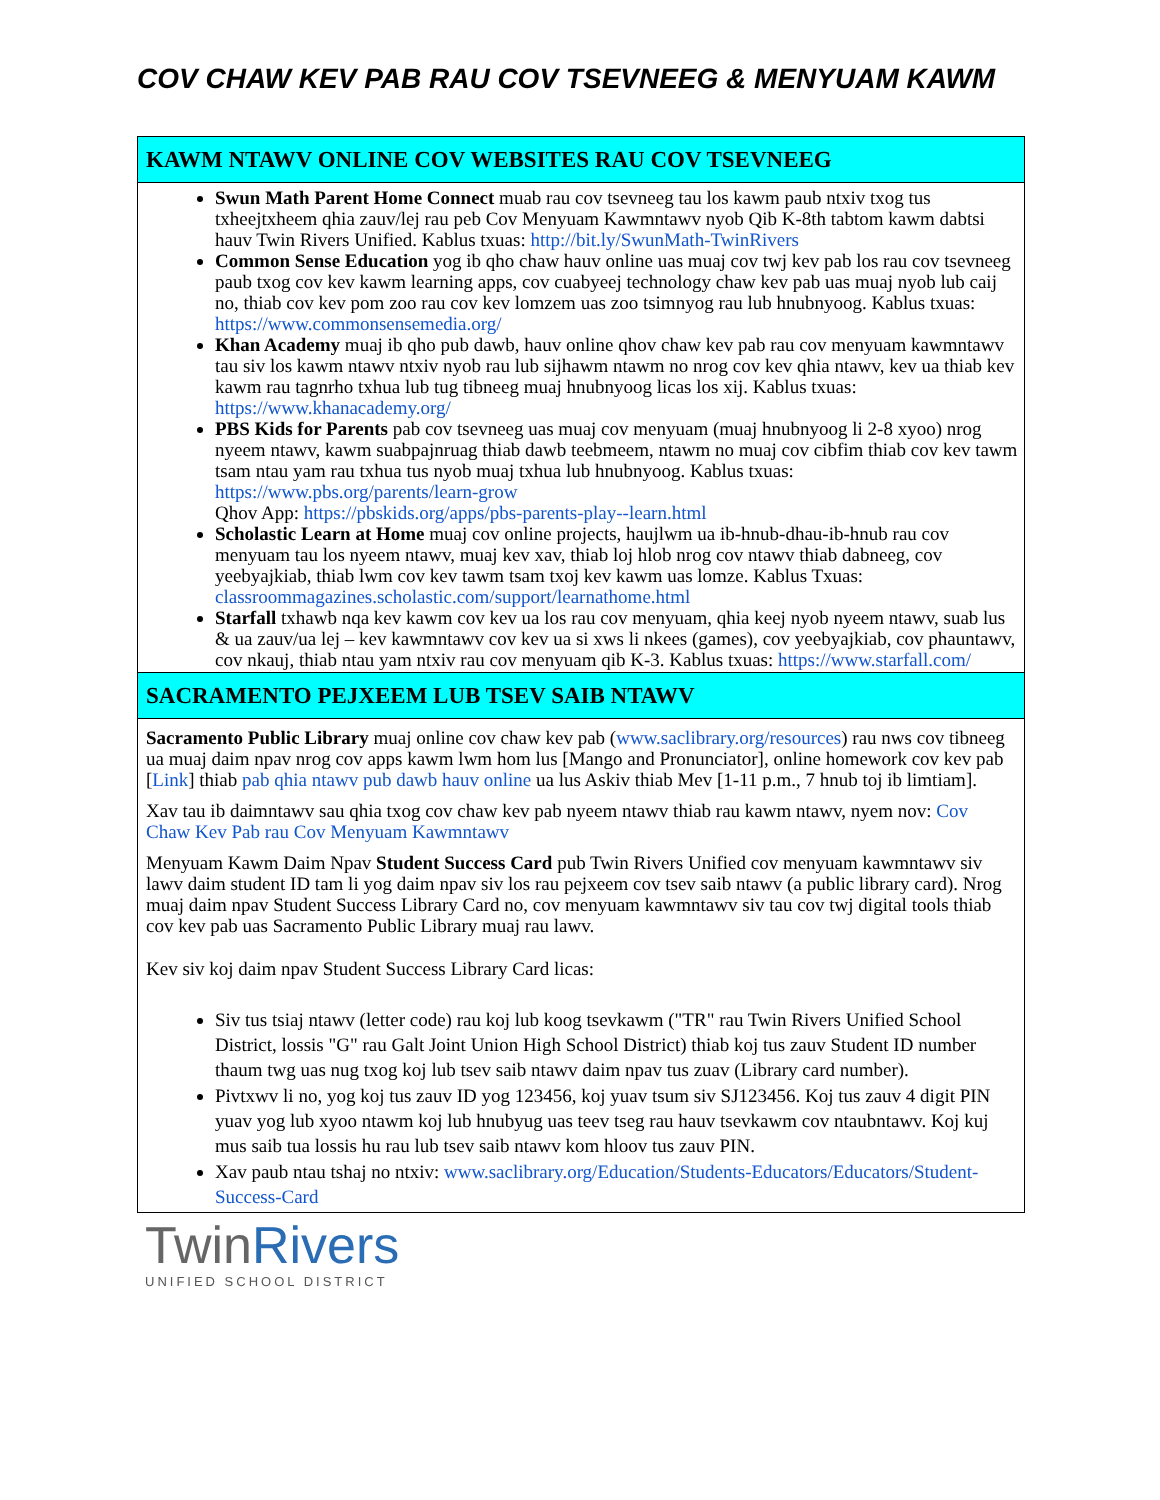COV CHAW KEV PAB RAU COV TSEVNEEG & MENYUAM KAWM
KAWM NTAWV ONLINE COV WEBSITES RAU COV TSEVNEEG
Swun Math Parent Home Connect muab rau cov tsevneeg tau los kawm paub ntxiv txog tus txheejtxheem qhia zauv/lej rau peb Cov Menyuam Kawmntawv nyob Qib K-8th tabtom kawm dabtsi hauv Twin Rivers Unified. Kablus txuas: http://bit.ly/SwunMath-TwinRivers
Common Sense Education yog ib qho chaw hauv online uas muaj cov twj kev pab los rau cov tsevneeg paub txog cov kev kawm learning apps, cov cuabyeej technology chaw kev pab uas muaj nyob lub caij no, thiab cov kev pom zoo rau cov kev lomzem uas zoo tsimnyog rau lub hnubnyoog. Kablus txuas: https://www.commonsensemedia.org/
Khan Academy muaj ib qho pub dawb, hauv online qhov chaw kev pab rau cov menyuam kawmntawv tau siv los kawm ntawv ntxiv nyob rau lub sijhawm ntawm no nrog cov kev qhia ntawv, kev ua thiab kev kawm rau tagnrho txhua lub tug tibneeg muaj hnubnyoog licas los xij. Kablus txuas: https://www.khanacademy.org/
PBS Kids for Parents pab cov tsevneeg uas muaj cov menyuam (muaj hnubnyoog li 2-8 xyoo) nrog nyeem ntawv, kawm suabpajnruag thiab dawb teebmeem, ntawm no muaj cov cibfim thiab cov kev tawm tsam ntau yam rau txhua tus nyob muaj txhua lub hnubnyoog. Kablus txuas: https://www.pbs.org/parents/learn-grow
Qhov App: https://pbskids.org/apps/pbs-parents-play--learn.html
Scholastic Learn at Home muaj cov online projects, haujlwm ua ib-hnub-dhau-ib-hnub rau cov menyuam tau los nyeem ntawv, muaj kev xav, thiab loj hlob nrog cov ntawv thiab dabneeg, cov yeebyajkiab, thiab lwm cov kev tawm tsam txoj kev kawm uas lomze. Kablus Txuas: classroommagazines.scholastic.com/support/learnathome.html
Starfall txhawb nqa kev kawm cov kev ua los rau cov menyuam, qhia keej nyob nyeem ntawv, suab lus & ua zauv/ua lej – kev kawmntawv cov kev ua si xws li nkees (games), cov yeebyajkiab, cov phauntawv, cov nkauj, thiab ntau yam ntxiv rau cov menyuam qib K-3. Kablus txuas: https://www.starfall.com/
SACRAMENTO PEJXEEM LUB TSEV SAIB NTAWV
Sacramento Public Library muaj online cov chaw kev pab (www.saclibrary.org/resources) rau nws cov tibneeg ua muaj daim npav nrog cov apps kawm lwm hom lus [Mango and Pronunciator], online homework cov kev pab [Link] thiab pab qhia ntawv pub dawb hauv online ua lus Askiv thiab Mev [1-11 p.m., 7 hnub toj ib limtiam].
Xav tau ib daimntawv sau qhia txog cov chaw kev pab nyeem ntawv thiab rau kawm ntawv, nyem nov: Cov Chaw Kev Pab rau Cov Menyuam Kawmntawv
Menyuam Kawm Daim Npav Student Success Card pub Twin Rivers Unified cov menyuam kawmntawv siv lawv daim student ID tam li yog daim npav siv los rau pejxeem cov tsev saib ntawv (a public library card). Nrog muaj daim npav Student Success Library Card no, cov menyuam kawmntawv siv tau cov twj digital tools thiab cov kev pab uas Sacramento Public Library muaj rau lawv.
Kev siv koj daim npav Student Success Library Card licas:
Siv tus tsiaj ntawv (letter code) rau koj lub koog tsevkawm ("TR" rau Twin Rivers Unified School District, lossis "G" rau Galt Joint Union High School District) thiab koj tus zauv Student ID number thaum twg uas nug txog koj lub tsev saib ntawv daim npav tus zuav (Library card number).
Pivtxwv li no, yog koj tus zauv ID yog 123456, koj yuav tsum siv SJ123456. Koj tus zauv 4 digit PIN yuav yog lub xyoo ntawm koj lub hnubyug uas teev tseg rau hauv tsevkawm cov ntaubntawv. Koj kuj mus saib tua lossis hu rau lub tsev saib ntawv kom hloov tus zauv PIN.
Xav paub ntau tshaj no ntxiv: www.saclibrary.org/Education/Students-Educators/Educators/Student-Success-Card
TwinRivers
UNIFIED SCHOOL DISTRICT